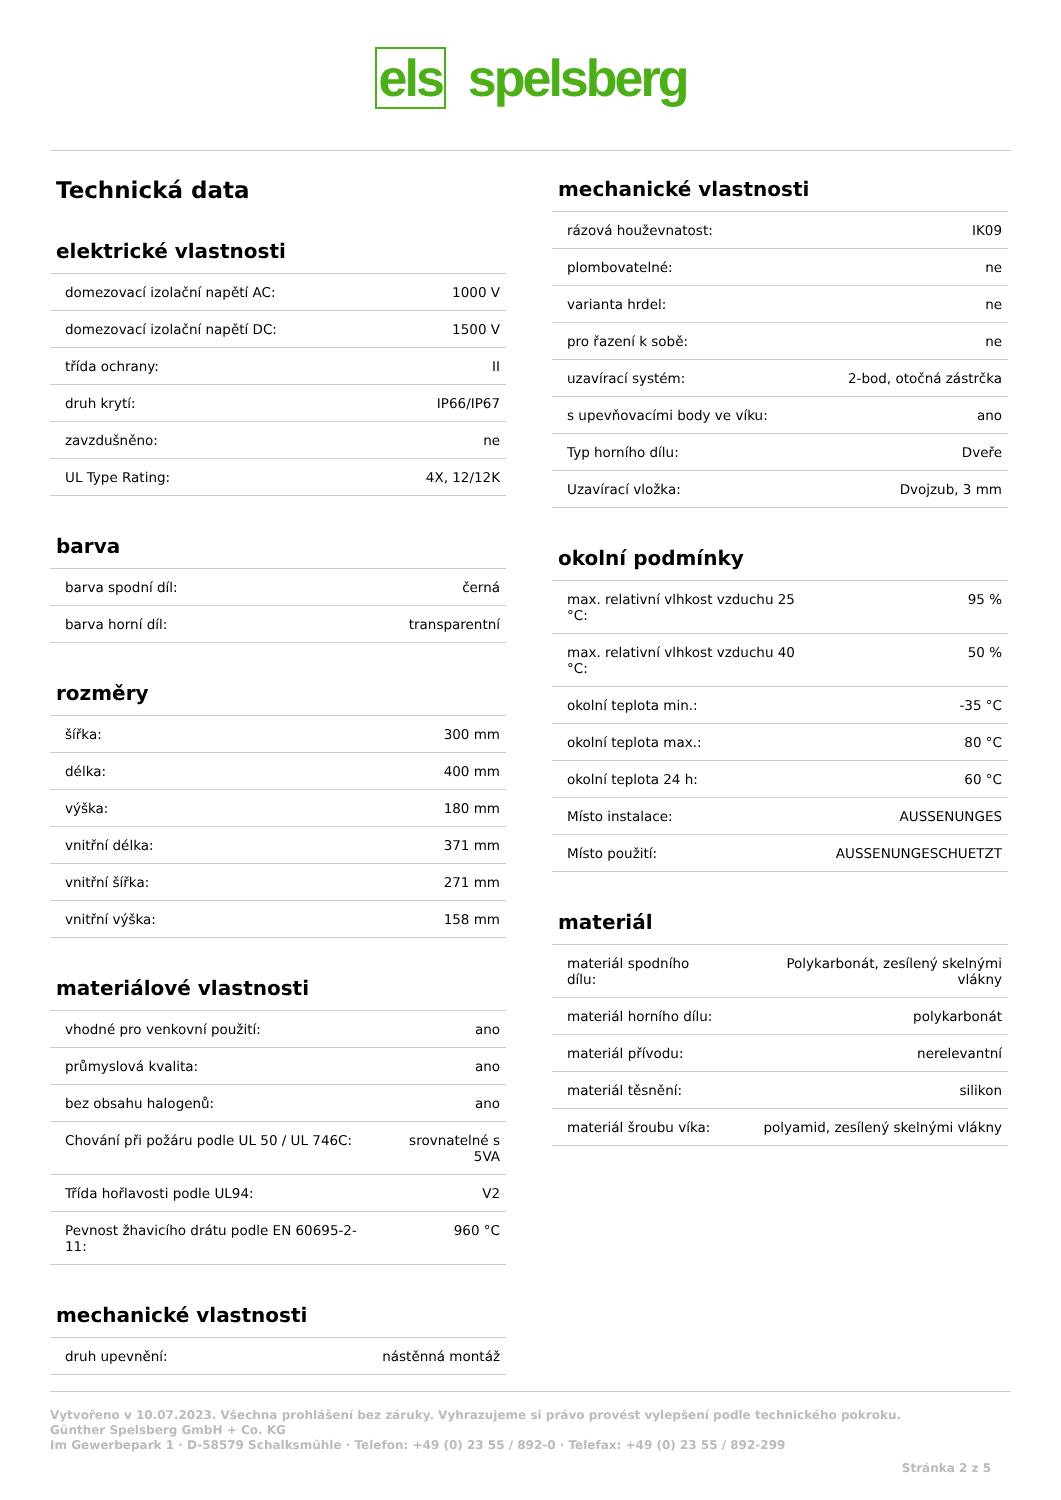els spelsberg
Technická data
elektrické vlastnosti
| domezovací izolační napětí AC: | 1000 V |
| domezovací izolační napětí DC: | 1500 V |
| třída ochrany: | II |
| druh krytí: | IP66/IP67 |
| zavzdušněno: | ne |
| UL Type Rating: | 4X, 12/12K |
barva
| barva spodní díl: | černá |
| barva horní díl: | transparentní |
rozměry
| šířka: | 300 mm |
| délka: | 400 mm |
| výška: | 180 mm |
| vnitřní délka: | 371 mm |
| vnitřní šířka: | 271 mm |
| vnitřní výška: | 158 mm |
materiálové vlastnosti
| vhodné pro venkovní použití: | ano |
| průmyslová kvalita: | ano |
| bez obsahu halogenů: | ano |
| Chování při požáru podle UL 50 / UL 746C: | srovnatelné s 5VA |
| Třída hořlavosti podle UL94: | V2 |
| Pevnost žhavicího drátu podle EN 60695-2-11: | 960 °C |
mechanické vlastnosti
| druh upevnění: | nástěnná montáž |
mechanické vlastnosti
| rázová houževnatost: | IK09 |
| plombovatelné: | ne |
| varianta hrdel: | ne |
| pro řazení k sobě: | ne |
| uzavírací systém: | 2-bod, otočná zástrčka |
| s upevňovacími body ve víku: | ano |
| Typ horního dílu: | Dveře |
| Uzavírací vložka: | Dvojzub, 3 mm |
okolní podmínky
| max. relativní vlhkost vzduchu 25 °C: | 95 % |
| max. relativní vlhkost vzduchu 40 °C: | 50 % |
| okolní teplota min.: | -35 °C |
| okolní teplota max.: | 80 °C |
| okolní teplota 24 h: | 60 °C |
| Místo instalace: | AUSSENUNGES |
| Místo použití: | AUSSENUNGESCHUETZT |
materiál
| materiál spodního dílu: | Polykarbonát, zesílený skelnými vlákny |
| materiál horního dílu: | polykarbonát |
| materiál přívodu: | nerelevantní |
| materiál těsnění: | silikon |
| materiál šroubu víka: | polyamid, zesílený skelnými vlákny |
Vytvořeno v 10.07.2023. Všechna prohlášení bez záruky. Vyhrazujeme si právo provést vylepšení podle technického pokroku.
Günther Spelsberg GmbH + Co. KG
Im Gewerbepark 1 · D-58579 Schalksmühle · Telefon: +49 (0) 23 55 / 892-0 · Telefax: +49 (0) 23 55 / 892-299
Stránka 2 z 5